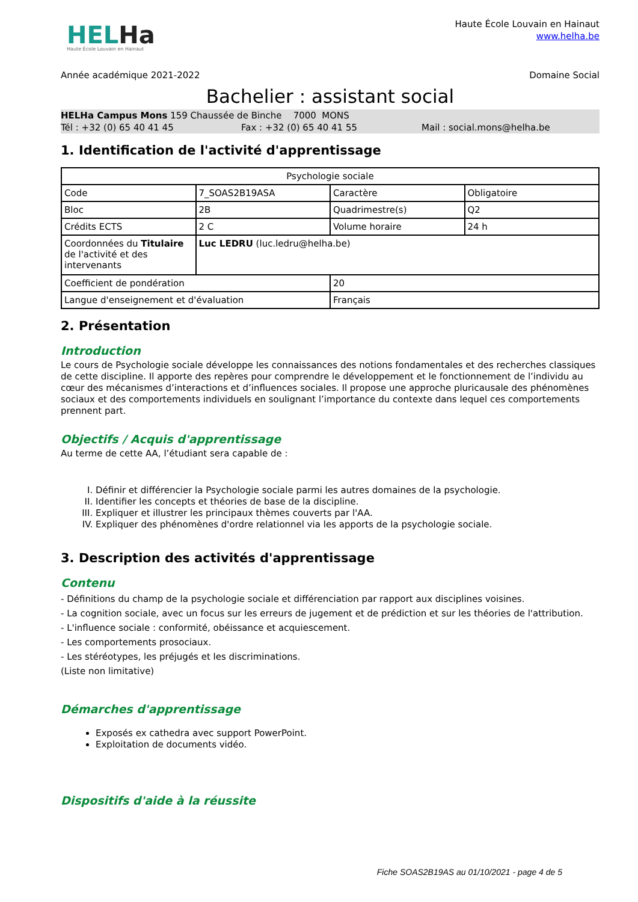HELHa
Haute École Louvain en Hainaut
Haute École Louvain en Hainaut
www.helha.be
Année académique 2021-2022 Domaine Social
Bachelier : assistant social
HELHa Campus Mons 159 Chaussée de Binche 7000 MONS
Tél : +32 (0) 65 40 41 45 Fax : +32 (0) 65 40 41 55 Mail : social.mons@helha.be
1. Identification de l'activité d'apprentissage
| Psychologie sociale | | | |
| Code | 7_SOAS2B19ASA | Caractère | Obligatoire |
| Bloc | 2B | Quadrimestre(s) | Q2 |
| Crédits ECTS | 2 C | Volume horaire | 24 h |
| Coordonnées du Titulaire de l'activité et des intervenants | Luc LEDRU (luc.ledru@helha.be) | | |
| Coefficient de pondération | | 20 | |
| Langue d'enseignement et d'évaluation | | Français | |
2. Présentation
Introduction
Le cours de Psychologie sociale développe les connaissances des notions fondamentales et des recherches classiques de cette discipline. Il apporte des repères pour comprendre le développement et le fonctionnement de l’individu au cœur des mécanismes d’interactions et d’influences sociales. Il propose une approche pluricausale des phénomènes sociaux et des comportements individuels en soulignant l’importance du contexte dans lequel ces comportements prennent part.
Objectifs / Acquis d'apprentissage
Au terme de cette AA, l’étudiant sera capable de :
I. Définir et différencier la Psychologie sociale parmi les autres domaines de la psychologie.
II. Identifier les concepts et théories de base de la discipline.
III. Expliquer et illustrer les principaux thèmes couverts par l'AA.
IV. Expliquer des phénomènes d'ordre relationnel via les apports de la psychologie sociale.
3. Description des activités d'apprentissage
Contenu
- Définitions du champ de la psychologie sociale et différenciation par rapport aux disciplines voisines.
- La cognition sociale, avec un focus sur les erreurs de jugement et de prédiction et sur les théories de l'attribution.
- L'influence sociale : conformité, obéissance et acquiescement.
- Les comportements prosociaux.
- Les stéréotypes, les préjugés et les discriminations.
(Liste non limitative)
Démarches d'apprentissage
Exposés ex cathedra avec support PowerPoint.
Exploitation de documents vidéo.
Dispositifs d'aide à la réussite
Fiche SOAS2B19AS au 01/10/2021 - page 4 de 5